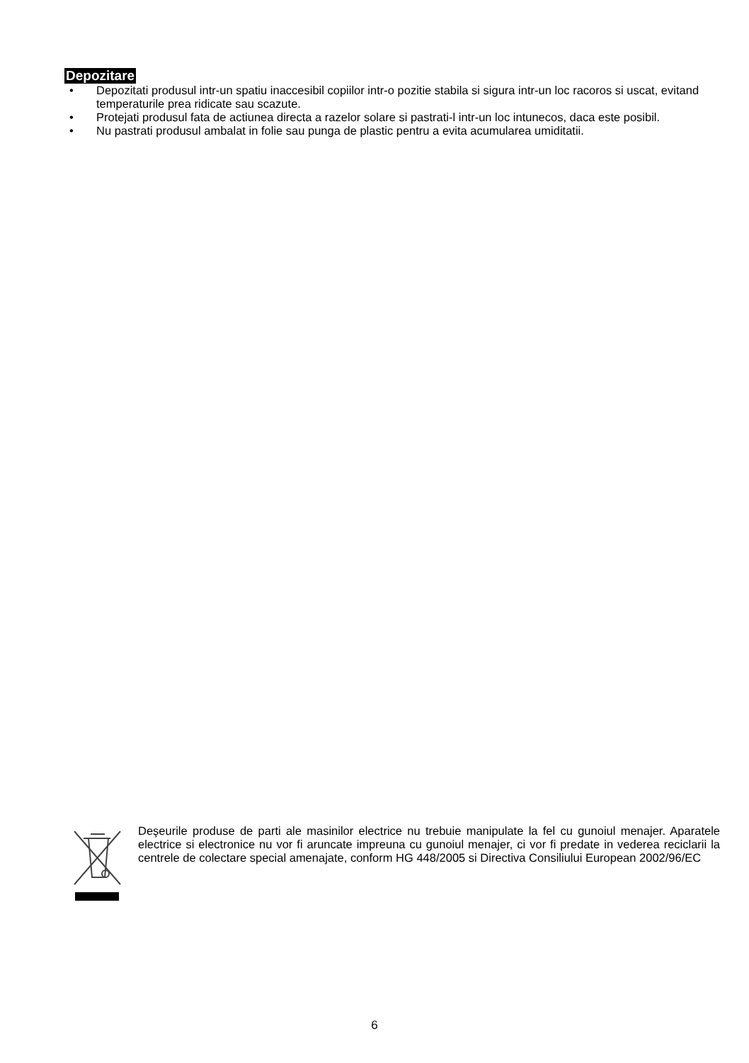Depozitare
• Depozitati produsul intr-un spatiu inaccesibil copiilor intr-o pozitie stabila si sigura intr-un loc racoros si uscat, evitand temperaturile prea ridicate sau scazute.
• Protejati produsul fata de actiunea directa a razelor solare si pastrati-l intr-un loc intunecos, daca este posibil.
• Nu pastrati produsul ambalat in folie sau punga de plastic pentru a evita acumularea umiditatii.
Deşeurile produse de parti ale masinilor electrice nu trebuie manipulate la fel cu gunoiul menajer. Aparatele electrice si electronice nu vor fi aruncate impreuna cu gunoiul menajer, ci vor fi predate in vederea reciclarii la centrele de colectare special amenajate, conform HG 448/2005 si Directiva Consiliului European 2002/96/EC
6